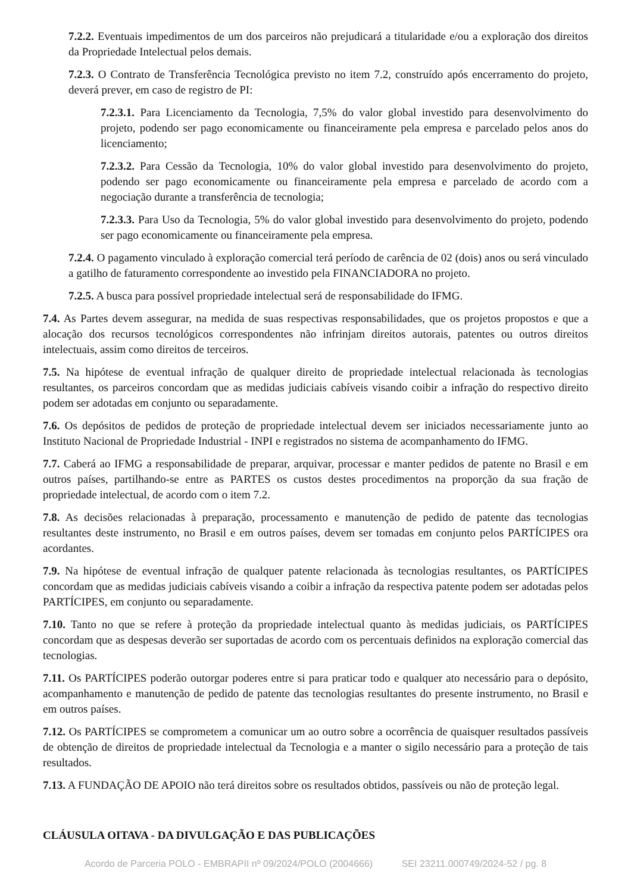7.2.2. Eventuais impedimentos de um dos parceiros não prejudicará a titularidade e/ou a exploração dos direitos da Propriedade Intelectual pelos demais.
7.2.3. O Contrato de Transferência Tecnológica previsto no item 7.2, construído após encerramento do projeto, deverá prever, em caso de registro de PI:
7.2.3.1. Para Licenciamento da Tecnologia, 7,5% do valor global investido para desenvolvimento do projeto, podendo ser pago economicamente ou financeiramente pela empresa e parcelado pelos anos do licenciamento;
7.2.3.2. Para Cessão da Tecnologia, 10% do valor global investido para desenvolvimento do projeto, podendo ser pago economicamente ou financeiramente pela empresa e parcelado de acordo com a negociação durante a transferência de tecnologia;
7.2.3.3. Para Uso da Tecnologia, 5% do valor global investido para desenvolvimento do projeto, podendo ser pago economicamente ou financeiramente pela empresa.
7.2.4. O pagamento vinculado à exploração comercial terá período de carência de 02 (dois) anos ou será vinculado a gatilho de faturamento correspondente ao investido pela FINANCIADORA no projeto.
7.2.5. A busca para possível propriedade intelectual será de responsabilidade do IFMG.
7.4. As Partes devem assegurar, na medida de suas respectivas responsabilidades, que os projetos propostos e que a alocação dos recursos tecnológicos correspondentes não infrinjam direitos autorais, patentes ou outros direitos intelectuais, assim como direitos de terceiros.
7.5. Na hipótese de eventual infração de qualquer direito de propriedade intelectual relacionada às tecnologias resultantes, os parceiros concordam que as medidas judiciais cabíveis visando coibir a infração do respectivo direito podem ser adotadas em conjunto ou separadamente.
7.6. Os depósitos de pedidos de proteção de propriedade intelectual devem ser iniciados necessariamente junto ao Instituto Nacional de Propriedade Industrial - INPI e registrados no sistema de acompanhamento do IFMG.
7.7. Caberá ao IFMG a responsabilidade de preparar, arquivar, processar e manter pedidos de patente no Brasil e em outros países, partilhando-se entre as PARTES os custos destes procedimentos na proporção da sua fração de propriedade intelectual, de acordo com o item 7.2.
7.8. As decisões relacionadas à preparação, processamento e manutenção de pedido de patente das tecnologias resultantes deste instrumento, no Brasil e em outros países, devem ser tomadas em conjunto pelos PARTÍCIPES ora acordantes.
7.9. Na hipótese de eventual infração de qualquer patente relacionada às tecnologias resultantes, os PARTÍCIPES concordam que as medidas judiciais cabíveis visando a coibir a infração da respectiva patente podem ser adotadas pelos PARTÍCIPES, em conjunto ou separadamente.
7.10. Tanto no que se refere à proteção da propriedade intelectual quanto às medidas judiciais, os PARTÍCIPES concordam que as despesas deverão ser suportadas de acordo com os percentuais definidos na exploração comercial das tecnologias.
7.11. Os PARTÍCIPES poderão outorgar poderes entre si para praticar todo e qualquer ato necessário para o depósito, acompanhamento e manutenção de pedido de patente das tecnologias resultantes do presente instrumento, no Brasil e em outros países.
7.12. Os PARTÍCIPES se comprometem a comunicar um ao outro sobre a ocorrência de quaisquer resultados passíveis de obtenção de direitos de propriedade intelectual da Tecnologia e a manter o sigilo necessário para a proteção de tais resultados.
7.13. A FUNDAÇÃO DE APOIO não terá direitos sobre os resultados obtidos, passíveis ou não de proteção legal.
CLÁUSULA OITAVA - DA DIVULGAÇÃO E DAS PUBLICAÇÕES
Acordo de Parceria POLO - EMBRAPII nº 09/2024/POLO (2004666) SEI 23211.000749/2024-52 / pg. 8